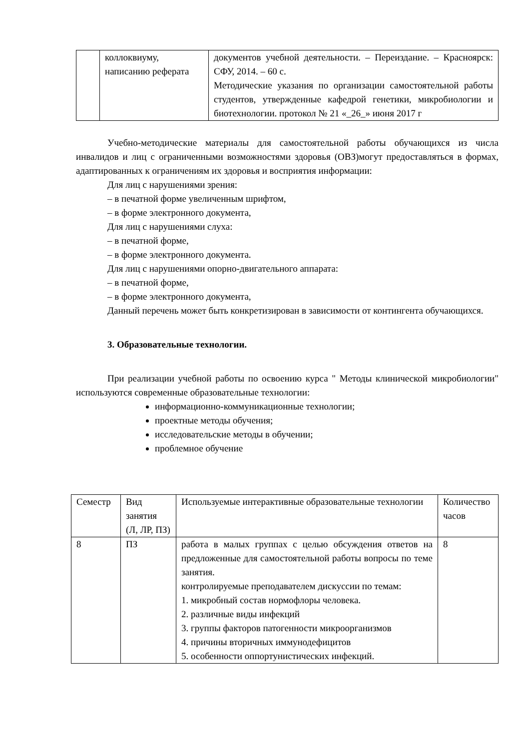| | коллоквиуму, написанию реферата | документов учебной деятельности. – Переиздание. – Красноярск: СФУ, 2014. – 60 с. Методические указания по организации самостоятельной работы студентов, утвержденные кафедрой генетики, микробиологии и биотехнологии. протокол № 21 «_26_» июня 2017 г |
Учебно-методические материалы для самостоятельной работы обучающихся из числа инвалидов и лиц с ограниченными возможностями здоровья (ОВЗ)могут предоставляться в формах, адаптированных к ограничениям их здоровья и восприятия информации:
Для лиц с нарушениями зрения:
– в печатной форме увеличенным шрифтом,
– в форме электронного документа,
Для лиц с нарушениями слуха:
– в печатной форме,
– в форме электронного документа.
Для лиц с нарушениями опорно-двигательного аппарата:
– в печатной форме,
– в форме электронного документа,
Данный перечень может быть конкретизирован в зависимости от контингента обучающихся.
3. Образовательные технологии.
При реализации учебной работы по освоению курса " Методы клинической микробиологии" используются современные образовательные технологии:
информационно-коммуникационные технологии;
проектные методы обучения;
исследовательские методы в обучении;
проблемное обучение
| Семестр | Вид занятия (Л, ЛР, ПЗ) | Используемые интерактивные образовательные технологии | Количество часов |
| --- | --- | --- | --- |
| 8 | ПЗ | работа в малых группах с целью обсуждения ответов на предложенные для самостоятельной работы вопросы по теме занятия. контролируемые преподавателем дискуссии по темам: 1. микробный состав нормофлоры человека. 2. различные виды инфекций 3. группы факторов патогенности микроорганизмов 4. причины вторичных иммунодефицитов 5. особенности оппортунистических инфекций. | 8 |